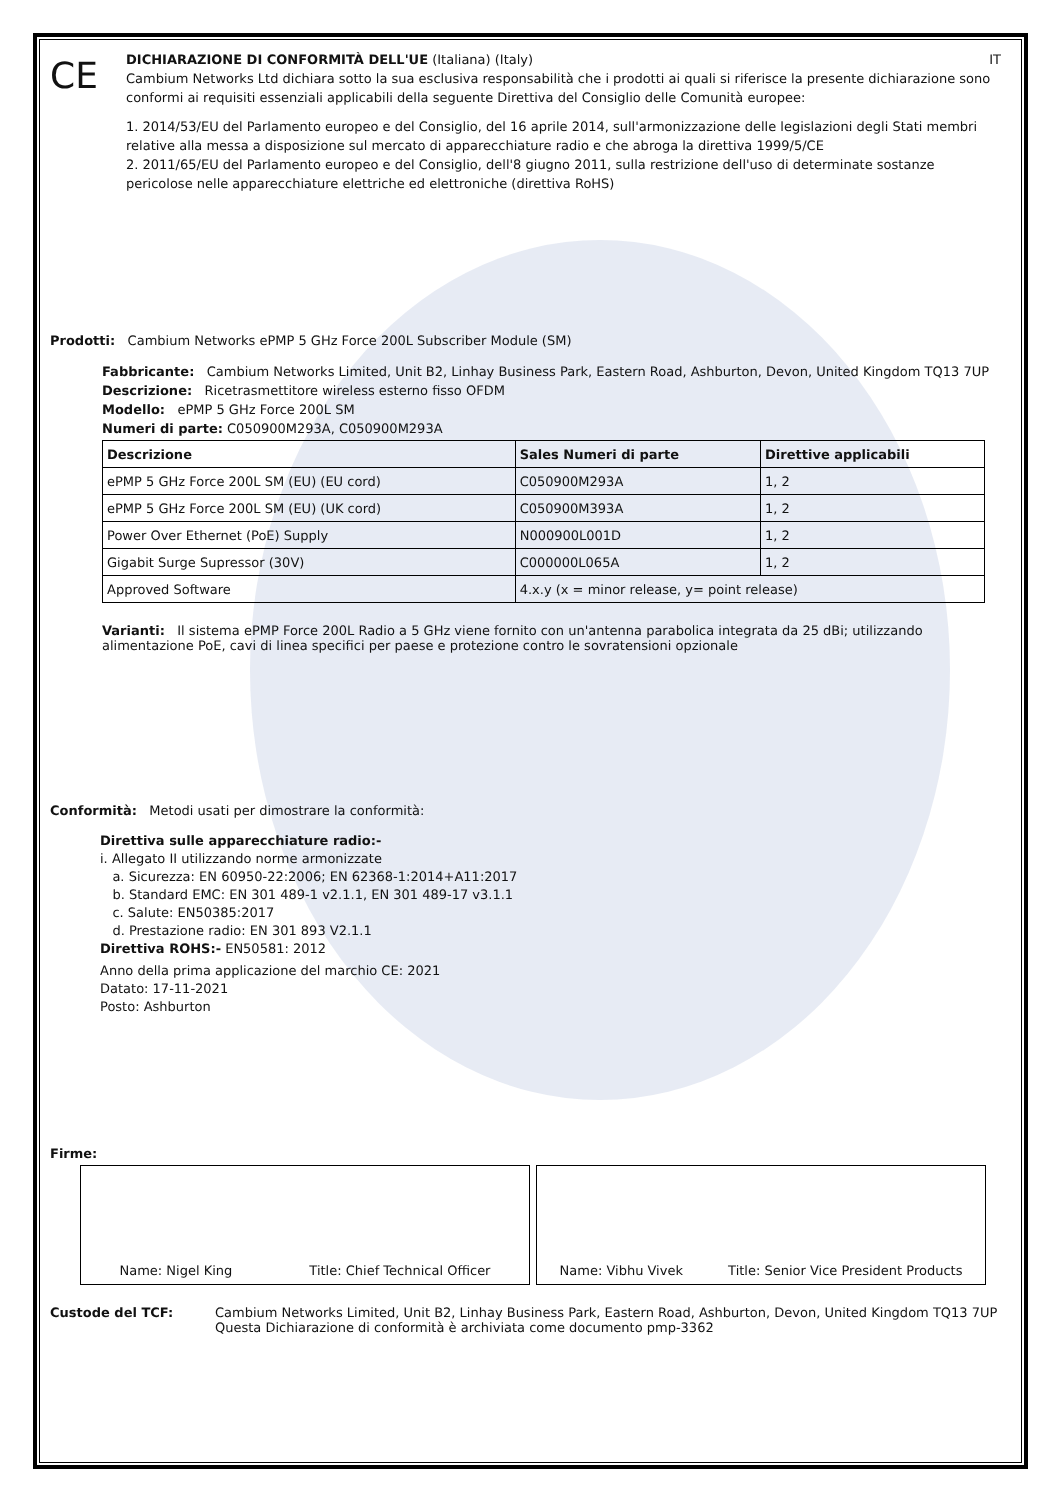CE
DICHIARAZIONE DI CONFORMITÀ DELL'UE (Italiana) (Italy) IT
Cambium Networks Ltd dichiara sotto la sua esclusiva responsabilità che i prodotti ai quali si riferisce la presente dichiarazione sono conformi ai requisiti essenziali applicabili della seguente Direttiva del Consiglio delle Comunità europee:
1. 2014/53/EU del Parlamento europeo e del Consiglio, del 16 aprile 2014, sull'armonizzazione delle legislazioni degli Stati membri relative alla messa a disposizione sul mercato di apparecchiature radio e che abroga la direttiva 1999/5/CE
2. 2011/65/EU del Parlamento europeo e del Consiglio, dell'8 giugno 2011, sulla restrizione dell'uso di determinate sostanze pericolose nelle apparecchiature elettriche ed elettroniche (direttiva RoHS)
Prodotti: Cambium Networks ePMP 5 GHz Force 200L Subscriber Module (SM)
Fabbricante: Cambium Networks Limited, Unit B2, Linhay Business Park, Eastern Road, Ashburton, Devon, United Kingdom TQ13 7UP
Descrizione: Ricetrasmettitore wireless esterno fisso OFDM
Modello: ePMP 5 GHz Force 200L SM
Numeri di parte: C050900M293A, C050900M293A
| Descrizione | Sales Numeri di parte | Direttive applicabili |
| --- | --- | --- |
| ePMP 5 GHz Force 200L SM (EU) (EU cord) | C050900M293A | 1, 2 |
| ePMP 5 GHz Force 200L SM (EU) (UK cord) | C050900M393A | 1, 2 |
| Power Over Ethernet (PoE) Supply | N000900L001D | 1, 2 |
| Gigabit Surge Supressor (30V) | C000000L065A | 1, 2 |
| Approved Software | 4.x.y (x = minor release, y= point release) | |
Varianti: Il sistema ePMP Force 200L Radio a 5 GHz viene fornito con un'antenna parabolica integrata da 25 dBi; utilizzando alimentazione PoE, cavi di linea specifici per paese e protezione contro le sovratensioni opzionale
Conformità: Metodi usati per dimostrare la conformità:
Direttiva sulle apparecchiature radio:-
i. Allegato II utilizzando norme armonizzate
a. Sicurezza: EN 60950-22:2006; EN 62368-1:2014+A11:2017
b. Standard EMC: EN 301 489-1 v2.1.1, EN 301 489-17 v3.1.1
c. Salute: EN50385:2017
d. Prestazione radio: EN 301 893 V2.1.1
Direttiva ROHS:- EN50581: 2012
Anno della prima applicazione del marchio CE: 2021
Datato: 17-11-2021
Posto: Ashburton
Firme:
Name: Nigel King Title: Chief Technical Officer Name: Vibhu Vivek Title: Senior Vice President Products
Custode del TCF: Cambium Networks Limited, Unit B2, Linhay Business Park, Eastern Road, Ashburton, Devon, United Kingdom TQ13 7UP
Questa Dichiarazione di conformità è archiviata come documento pmp-3362